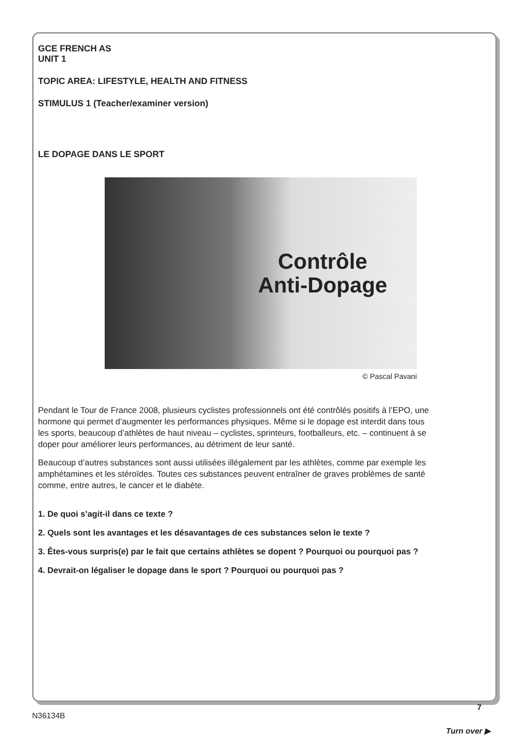GCE FRENCH AS
UNIT 1
TOPIC AREA: LIFESTYLE, HEALTH AND FITNESS
STIMULUS 1 (Teacher/examiner version)
LE DOPAGE DANS LE SPORT
Contrôle
Anti-Dopage
© Pascal Pavani
Pendant le Tour de France 2008, plusieurs cyclistes professionnels ont été contrôlés positifs à l’EPO, une hormone qui permet d’augmenter les performances physiques. Même si le dopage est interdit dans tous les sports, beaucoup d’athlètes de haut niveau – cyclistes, sprinteurs, footballeurs, etc. – continuent à se doper pour améliorer leurs performances, au détriment de leur santé.
Beaucoup d’autres substances sont aussi utilisées illégalement par les athlètes, comme par exemple les amphétamines et les stéroïdes. Toutes ces substances peuvent entraîner de graves problèmes de santé comme, entre autres, le cancer et le diabète.
1. De quoi s’agit-il dans ce texte ?
2. Quels sont les avantages et les désavantages de ces substances selon le texte ?
3. Êtes-vous surpris(e) par le fait que certains athlètes se dopent ? Pourquoi ou pourquoi pas ?
4. Devrait-on légaliser le dopage dans le sport ? Pourquoi ou pourquoi pas ?
7
N36134B
Turn over ▶